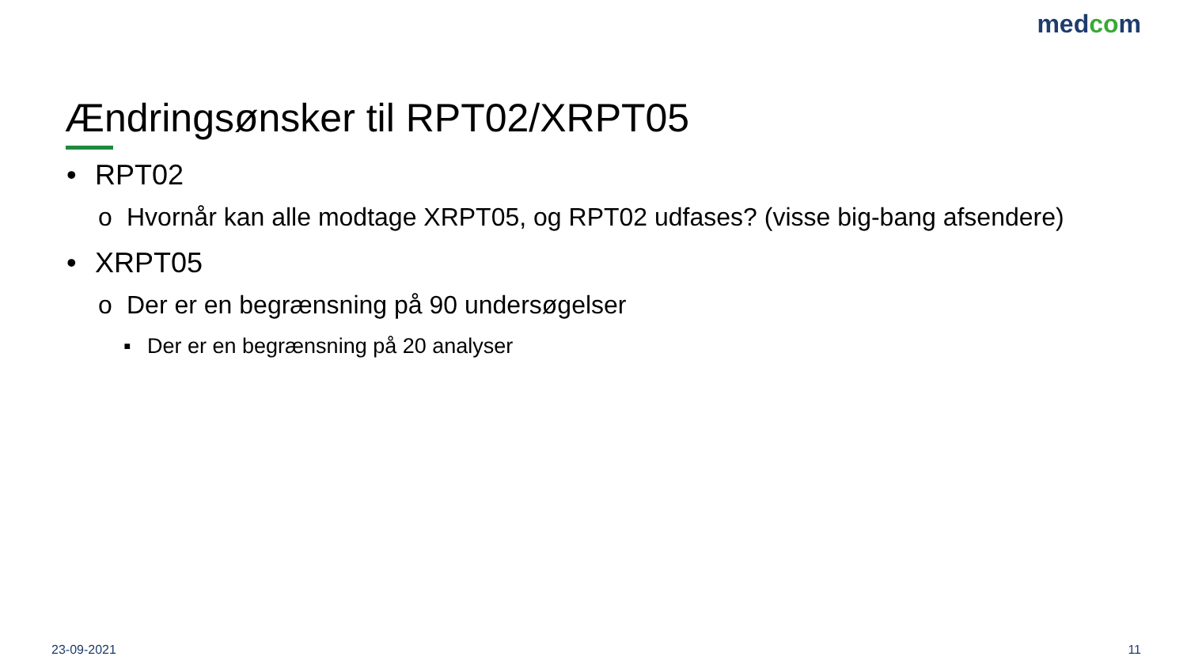medcom
Ændringsønsker til RPT02/XRPT05
• RPT02
o Hvornår kan alle modtage XRPT05, og RPT02 udfases? (visse big-bang afsendere)
• XRPT05
o Der er en begrænsning på 90 undersøgelser
▪ Der er en begrænsning på 20 analyser
23-09-2021 11